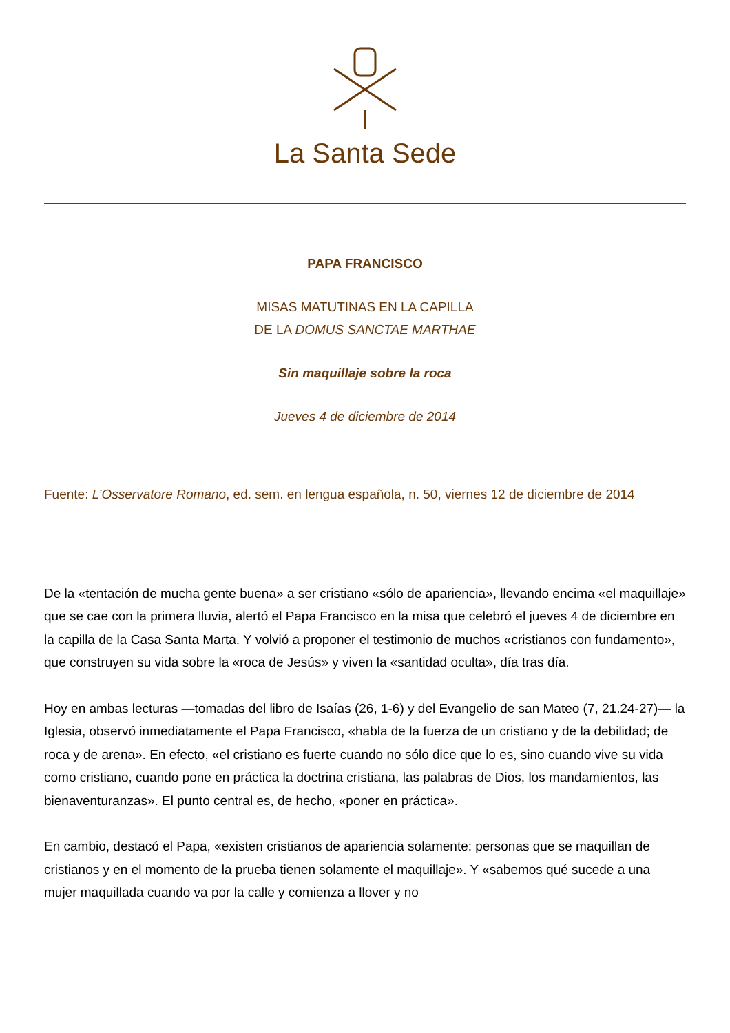La Santa Sede
PAPA FRANCISCO
MISAS MATUTINAS EN LA CAPILLA
DE LA DOMUS SANCTAE MARTHAE
Sin maquillaje sobre la roca
Jueves 4 de diciembre de 2014
Fuente: L’Osservatore Romano, ed. sem. en lengua española, n. 50, viernes 12 de diciembre de 2014
De la «tentación de mucha gente buena» a ser cristiano «sólo de apariencia», llevando encima «el maquillaje» que se cae con la primera lluvia, alertó el Papa Francisco en la misa que celebró el jueves 4 de diciembre en la capilla de la Casa Santa Marta. Y volvió a proponer el testimonio de muchos «cristianos con fundamento», que construyen su vida sobre la «roca de Jesús» y viven la «santidad oculta», día tras día.
Hoy en ambas lecturas —tomadas del libro de Isaías (26, 1-6) y del Evangelio de san Mateo (7, 21.24-27)— la Iglesia, observó inmediatamente el Papa Francisco, «habla de la fuerza de un cristiano y de la debilidad; de roca y de arena». En efecto, «el cristiano es fuerte cuando no sólo dice que lo es, sino cuando vive su vida como cristiano, cuando pone en práctica la doctrina cristiana, las palabras de Dios, los mandamientos, las bienaventuranzas». El punto central es, de hecho, «poner en práctica».
En cambio, destacó el Papa, «existen cristianos de apariencia solamente: personas que se maquillan de cristianos y en el momento de la prueba tienen solamente el maquillaje». Y «sabemos qué sucede a una mujer maquillada cuando va por la calle y comienza a llover y no